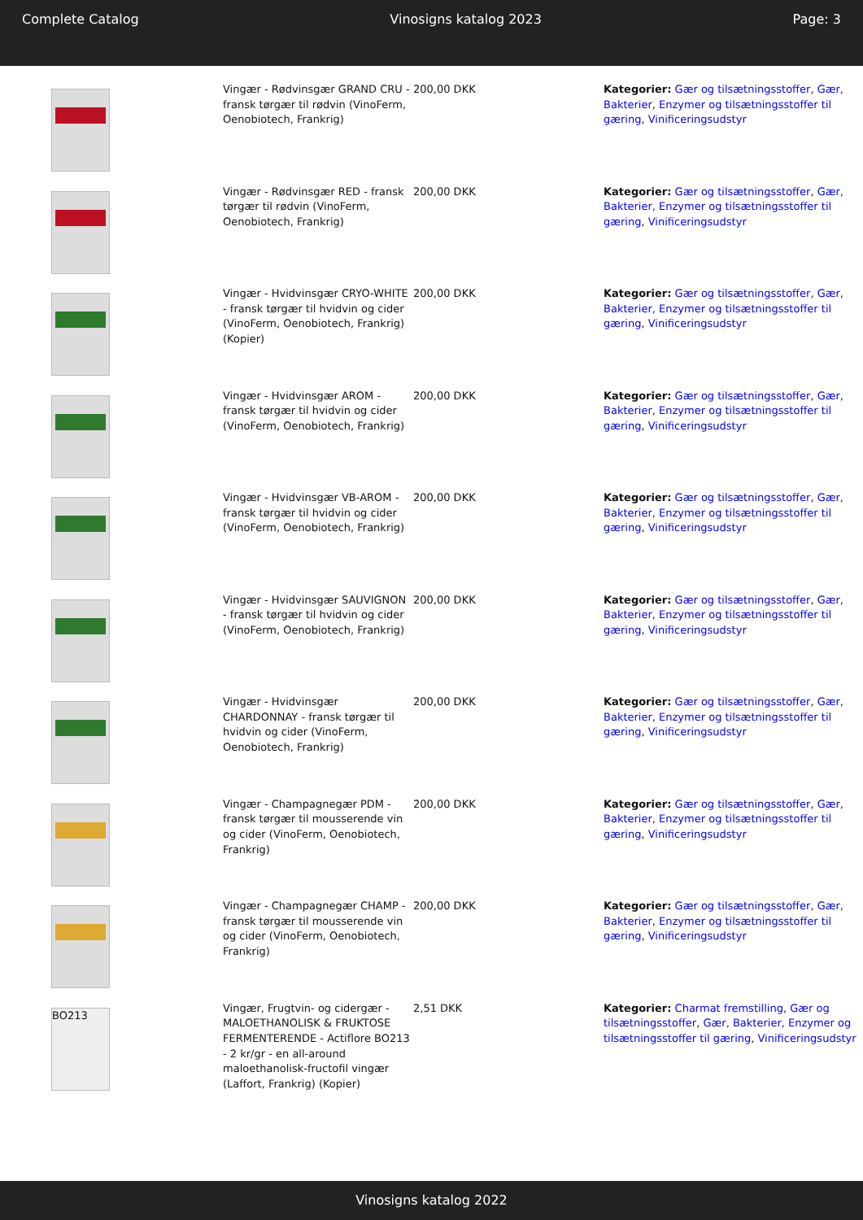Complete Catalog Vinosigns katalog 2023 Page: 3
| | Vingær - Rødvinsgær GRAND CRU - fransk tørgær til rødvin (VinoFerm, Oenobiotech, Frankrig) | 200,00 DKK | Kategorier: Gær og tilsætningsstoffer , Gær, Bakterier, Enzymer og tilsætningsstoffer til gæring , Vinificeringsudstyr |
| | Vingær - Rødvinsgær RED - fransk tørgær til rødvin (VinoFerm, Oenobiotech, Frankrig) | 200,00 DKK | Kategorier: Gær og tilsætningsstoffer , Gær, Bakterier, Enzymer og tilsætningsstoffer til gæring , Vinificeringsudstyr |
| | Vingær - Hvidvinsgær CRYO-WHITE - fransk tørgær til hvidvin og cider (VinoFerm, Oenobiotech, Frankrig) (Kopier) | 200,00 DKK | Kategorier: Gær og tilsætningsstoffer , Gær, Bakterier, Enzymer og tilsætningsstoffer til gæring , Vinificeringsudstyr |
| | Vingær - Hvidvinsgær AROM - fransk tørgær til hvidvin og cider (VinoFerm, Oenobiotech, Frankrig) | 200,00 DKK | Kategorier: Gær og tilsætningsstoffer , Gær, Bakterier, Enzymer og tilsætningsstoffer til gæring , Vinificeringsudstyr |
| | Vingær - Hvidvinsgær VB-AROM - fransk tørgær til hvidvin og cider (VinoFerm, Oenobiotech, Frankrig) | 200,00 DKK | Kategorier: Gær og tilsætningsstoffer , Gær, Bakterier, Enzymer og tilsætningsstoffer til gæring , Vinificeringsudstyr |
| | Vingær - Hvidvinsgær SAUVIGNON - fransk tørgær til hvidvin og cider (VinoFerm, Oenobiotech, Frankrig) | 200,00 DKK | Kategorier: Gær og tilsætningsstoffer , Gær, Bakterier, Enzymer og tilsætningsstoffer til gæring , Vinificeringsudstyr |
| | Vingær - Hvidvinsgær CHARDONNAY - fransk tørgær til hvidvin og cider (VinoFerm, Oenobiotech, Frankrig) | 200,00 DKK | Kategorier: Gær og tilsætningsstoffer , Gær, Bakterier, Enzymer og tilsætningsstoffer til gæring , Vinificeringsudstyr |
| | Vingær - Champagnegær PDM - fransk tørgær til mousserende vin og cider (VinoFerm, Oenobiotech, Frankrig) | 200,00 DKK | Kategorier: Gær og tilsætningsstoffer , Gær, Bakterier, Enzymer og tilsætningsstoffer til gæring , Vinificeringsudstyr |
| | Vingær - Champagnegær CHAMP - fransk tørgær til mousserende vin og cider (VinoFerm, Oenobiotech, Frankrig) | 200,00 DKK | Kategorier: Gær og tilsætningsstoffer , Gær, Bakterier, Enzymer og tilsætningsstoffer til gæring , Vinificeringsudstyr |
| BO213 | Vingær, Frugtvin- og cidergær - MALOETHANOLISK & FRUKTOSE FERMENTERENDE - Actiflore BO213 - 2 kr/gr - en all-around maloethanolisk-fructofil vingær (Laffort, Frankrig) (Kopier) | 2,51 DKK | Kategorier: Charmat fremstilling , Gær og tilsætningsstoffer , Gær, Bakterier, Enzymer og tilsætningsstoffer til gæring , Vinificeringsudstyr |
Vinosigns katalog 2022